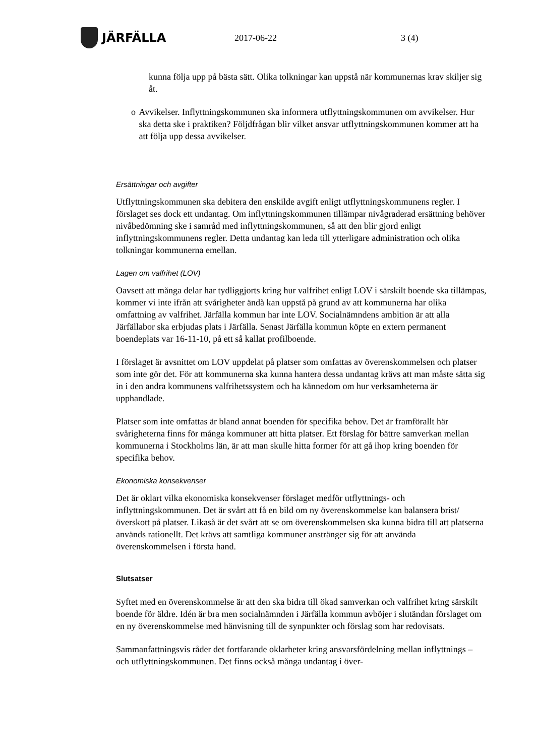JÄRFÄLLA
2017-06-22 3 (4)
kunna följa upp på bästa sätt. Olika tolkningar kan uppstå när kommunernas krav skiljer sig åt.
o Avvikelser. Inflyttningskommunen ska informera utflyttningskommunen om avvikelser. Hur ska detta ske i praktiken? Följdfrågan blir vilket ansvar utflyttningskommunen kommer att ha att följa upp dessa avvikelser.
Ersättningar och avgifter
Utflyttningskommunen ska debitera den enskilde avgift enligt utflyttningskommunens regler. I förslaget ses dock ett undantag. Om inflyttningskommunen tillämpar nivågraderad ersättning behöver nivåbedömning ske i samråd med inflyttningskommunen, så att den blir gjord enligt inflyttningskommunens regler. Detta undantag kan leda till ytterligare administration och olika tolkningar kommunerna emellan.
Lagen om valfrihet (LOV)
Oavsett att många delar har tydliggjorts kring hur valfrihet enligt LOV i särskilt boende ska tillämpas, kommer vi inte ifrån att svårigheter ändå kan uppstå på grund av att kommunerna har olika omfattning av valfrihet. Järfälla kommun har inte LOV. Socialnämndens ambition är att alla Järfällabor ska erbjudas plats i Järfälla. Senast Järfälla kommun köpte en extern permanent boendeplats var 16-11-10, på ett så kallat profilboende.
I förslaget är avsnittet om LOV uppdelat på platser som omfattas av överenskommelsen och platser som inte gör det. För att kommunerna ska kunna hantera dessa undantag krävs att man måste sätta sig in i den andra kommunens valfrihetssystem och ha kännedom om hur verksamheterna är upphandlade.
Platser som inte omfattas är bland annat boenden för specifika behov. Det är framförallt här svårigheterna finns för många kommuner att hitta platser. Ett förslag för bättre samverkan mellan kommunerna i Stockholms län, är att man skulle hitta former för att gå ihop kring boenden för specifika behov.
Ekonomiska konsekvenser
Det är oklart vilka ekonomiska konsekvenser förslaget medför utflyttnings- och inflyttningskommunen. Det är svårt att få en bild om ny överenskommelse kan balansera brist/överskott på platser. Likaså är det svårt att se om överenskommelsen ska kunna bidra till att platserna används rationellt. Det krävs att samtliga kommuner anstränger sig för att använda överenskommelsen i första hand.
Slutsatser
Syftet med en överenskommelse är att den ska bidra till ökad samverkan och valfrihet kring särskilt boende för äldre. Idén är bra men socialnämnden i Järfälla kommun avböjer i slutändan förslaget om en ny överenskommelse med hänvisning till de synpunkter och förslag som har redovisats.
Sammanfattningsvis råder det fortfarande oklarheter kring ansvarsfördelning mellan inflyttnings – och utflyttningskommunen. Det finns också många undantag i över-